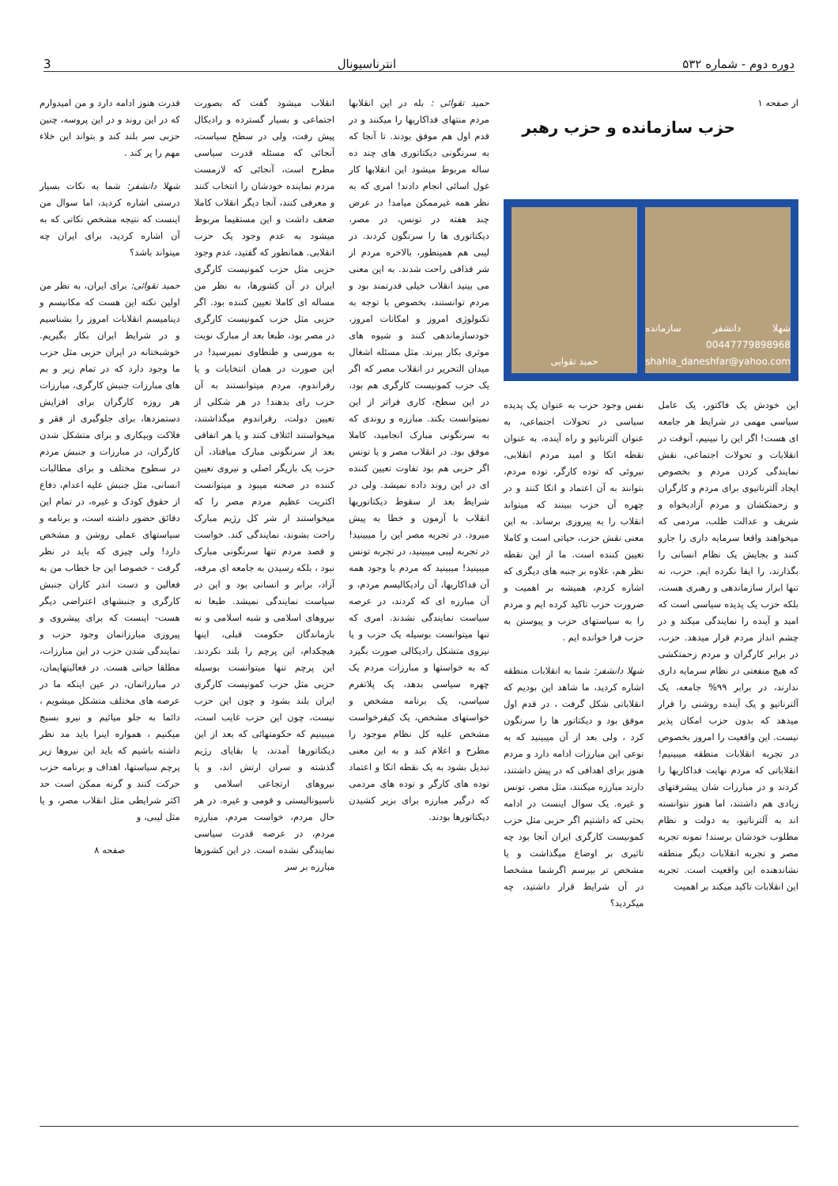دوره دوم - شماره ۵۳۲ انترناسیونال 3
از صفحه ۱
حزب سازمانده و حزب رهبر
شهلا دانشفر سازمانده 00447779898968 shahla_daneshfar@yahoo.com
حمید تقوایی
این خودش یک فاکتور، یک عامل سیاسی مهمی در شرایط هر جامعه ای هست! اگر این را نبینیم، آنوقت در انقلابات و تحولات اجتماعی، نقش نمایندگی کردن مردم و بخصوص ایجاد آلترناتیوی برای مردم و کارگران و زحمتکشان و مردم آزادیخواه و شریف و عدالت طلب، مردمی که میخواهند واقعا سرمایه داری را جارو کنند و بجایش یک نظام انسانی را بگذارند، را ایفا نکرده ایم. حزب، نه تنها ابزار سازماندهی و رهبری هست، بلکه حزب یک پدیده سیاسی است که امید و آینده را نمایندگی میکند و در چشم انداز مردم قرار میدهد. حزب، در برابر کارگران و مردم زحمتکشی که هیچ منفعتی در نظام سرمایه داری ندارند، در برابر ۹۹% جامعه، یک آلترناتیو و یک آینده روشنی را قرار میدهد که بدون حزب امکان پذیر نیست. این واقعیت را امروز بخصوص در تجربه انقلابات منطقه میبینیم! انقلاباتی که مردم نهایت فداکاریها را کردند و در مبارزات شان پیشرفتهای زیادی هم داشتند، اما هنوز نتوانسته اند به آلترناتیو، به دولت و نظام مطلوب خودشان برسند! نمونه تجربه مصر و تجربه انقلابات دیگر منطقه نشاندهنده این واقعیت است. تجربه این انقلابات تاکید میکند بر اهمیت
نفس وجود حزب به عنوان یک پدیده سیاسی در تحولات اجتماعی، به عنوان آلترناتیو و راه آینده، به عنوان نقطه اتکا و امید مردم انقلابی، نیروئی که توده کارگر، توده مردم، بتوانند به آن اعتماد و اتکا کنند و در چهره آن حزب ببینند که میتواند انقلاب را به پیروزی برساند. به این معنی نقش حزب، حیاتی است و کاملا تعیین کننده است. ما از این نقطه نظر هم، علاوه بر جنبه های دیگری که اشاره کردم، همیشه بر اهمیت و ضرورت حزب تاکید کرده ایم و مردم را به سیاستهای حزب و پیوستن به حزب فرا خوانده ایم .
شهلا دانشفر: شما به انقلابات منطقه اشاره کردید، ما شاهد این بودیم که انقلاباتی شکل گرفت ، در قدم اول موفق بود و دیکتاتور ها را سرنگون کرد ، ولی بعد از آن میبینید که به نوعی این مبارزات ادامه دارد و مردم هنوز برای اهدافی که در پیش داشتند، دارند مبارزه میکنند، مثل مصر، تونس و غیره. یک سوال اینست در ادامه بحثی که داشتیم اگر حزبی مثل حزب کمونیست کارگری ایران آنجا بود چه تاثیری بر اوضاع میگذاشت و یا مشخص تر بپرسم اگرشما مشخصا در آن شرایط قرار داشتید، چه میکردید؟
حمید تقوائی : بله در این انقلابها مردم منتهای فداکاریها را میکنند و در قدم اول هم موفق بودند. تا آنجا که به سرنگونی دیکتاتوری های چند ده ساله مربوط میشود این انقلابها کار غول اسائی انجام دادند! امری که به نظر همه غیرممکن میامد! در عرض چند هفته در تونس، در مصر، دیکتاتوری ها را سرنگون کردند. در لیبی هم همینطور، بالاخره مردم از شر قذافی راحت شدند. به این معنی می بینید انقلاب خیلی قدرتمند بود و مردم توانستند، بخصوص با توجه به تکنولوژی امروز و امکانات امروز، خودسازماندهی کنند و شیوه های موثری بکار ببرند. مثل مسئله اشغال میدان التحریر در انقلاب مصر که اگر یک حزب کمونیست کارگری هم بود، در این سطح، کاری فراتر از این نمیتوانست بکند. مبارزه و روندی که به سرنگونی مبارک انجامید، کاملا موفق بود. در انقلاب مصر و یا تونس اگر حزبی هم بود تفاوت تعیین کننده ای در این روند داده نمیشد. ولی در شرایط بعد از سقوط دیکتاتوریها انقلاب با آزمون و خطا به پیش میرود. در تجربه مصر این را میبینید! در تجربه لیبی میبینید، در تجربه تونس میبینید! میبینید که مردم با وجود همه آن فداکاریها، آن رادیکالیسم مردم، و آن مبارزه ای که کردند، در عرصه سیاست نمایندگی نشدند. امری که تنها میتوانست بوسیله یک حزب و یا نیروی متشکل رادیکالی صورت بگیرد که به خواستها و مبارزات مردم یک چهره سیاسی بدهد، یک پلاتفرم سیاسی، یک برنامه مشخص و خواستهای مشخص، یک کیفرخواست مشخص علیه کل نظام موجود را مطرح و اعلام کند و به این معنی تبدیل بشود به یک نقطه اتکا و اعتماد توده های کارگر و توده های مردمی که درگیر مبارزه برای بزیر کشیدن دیکتاتورها بودند.
انقلاب میشود گفت که بصورت اجتماعی و بسیار گسترده و رادیکال پیش رفت، ولی در سطح سیاست، آنجائی که مسئله قدرت سیاسی مطرح است، آنجائی که لازمست مردم نماینده خودشان را انتخاب کنند و معرفی کنند، آنجا دیگر انقلاب کاملا ضعف داشت و این مستقیما مربوط میشود به عدم وجود یک حزب انقلابی. همانطور که گفتید، عدم وجود حزبی مثل حزب کمونیست کارگری ایران در آن کشورها، به نظر من مساله ای کاملا تعیین کننده بود. اگر حزبی مثل حزب کمونیست کارگری در مصر بود، طبعا بعد از مبارک نوبت به مورسی و طنطاوی نمیرسید! در این صورت در همان انتخابات و یا رفراندوم، مردم میتوانستند به آن حزب رای بدهند! در هر شکلی از تعیین دولت، رفراندوم میگذاشتند، میخواستند ائتلاف کنند و یا هر اتفاقی بعد از سرنگونی مبارک میافتاد، آن حزب یک بازیگر اصلی و نیروی تعیین کننده در صحنه میبود و میتوانست اکثریت عظیم مردم مصر را که میخواستند از شر کل رژیم مبارک راحت بشوند، نمایندگی کند. خواست و قصد مردم تنها سرنگونی مبارک نبود ، بلکه رسیدن به جامعه ای مرفه، آزاد، برابر و انسانی بود و این در سیاست نمایندگی نمیشد. طبعا نه نیروهای اسلامی و شبه اسلامی و نه بازماندگان حکومت قبلی، اینها هیچکدام، این پرچم را بلند نکردند. این پرچم تنها میتوانست بوسیله حزبی مثل حزب کمونیست کارگری ایران بلند بشود و چون این حزب نیست، چون این حزب غایب است، میبینیم که حکومتهائی که بعد از این دیکتاتورها آمدند، یا بقایای رژیم گذشته و سران ارتش اند، و یا نیروهای ارتجاعی اسلامی و ناسیونالیستی و قومی و غیره. در هر حال مردم، خواست مردم، مبارزه مردم، در عرصه قدرت سیاسی نمایندگی نشده است. در این کشورها مبارزه بر سر
قدرت هنوز ادامه دارد و من امیدوارم که در این روند و در این پروسه، چنین حزبی سر بلند کند و بتواند این خلاء مهم را پر کند .
شهلا دانشفر: شما به نکات بسیار درستی اشاره کردید، اما سوال من اینست که نتیجه مشخص نکاتی که به آن اشاره کردید، برای ایران چه میتواند باشد؟
حمید تقوائی: برای ایران، به نظر من اولین نکته این هست که مکانیسم و دینامیسم انقلابات امروز را بشناسیم و در شرایط ایران بکار بگیریم. خوشبختانه در ایران حزبی مثل حزب ما وجود دارد که در تمام زیر و بم های مبارزات جنبش کارگری، مبارزات هر روزه کارگران برای افزایش دستمزدها، برای جلوگیری از فقر و فلاکت وبیکاری و برای متشکل شدن کارگران، در مبارزات و جنبش مردم در سطوح مختلف و برای مطالبات انسانی، مثل جنبش علیه اعدام، دفاع از حقوق کودک و غیره، در تمام این دقائق حضور داشته است، و برنامه و سیاستهای عملی روشن و مشخص دارد! ولی چیزی که باید در نظر گرفت - خصوصا این جا خطاب من به فعالین و دست اندر کاران جنبش کارگری و جنبشهای اعتراضی دیگر هست- اینست که برای پیشروی و پیروزی مبارزاتمان وجود حزب و نمایندگی شدن حزب در این مبارزات، مطلقا حیاتی هست. در فعالیتهایمان، در مبارزاتمان، در عین اینکه ما در عرصه های مختلف متشکل میشویم ، دائما به جلو میائیم و نیرو بسیج میکنیم ، همواره اینرا باید مد نظر داشته باشیم که باید این نیروها زیر پرچم سیاستها، اهداف و برنامه حزب حرکت کنند و گرنه ممکن است حد اکثر شرایطی مثل انقلاب مصر، و یا مثل لیبی، و
صفحه ۸